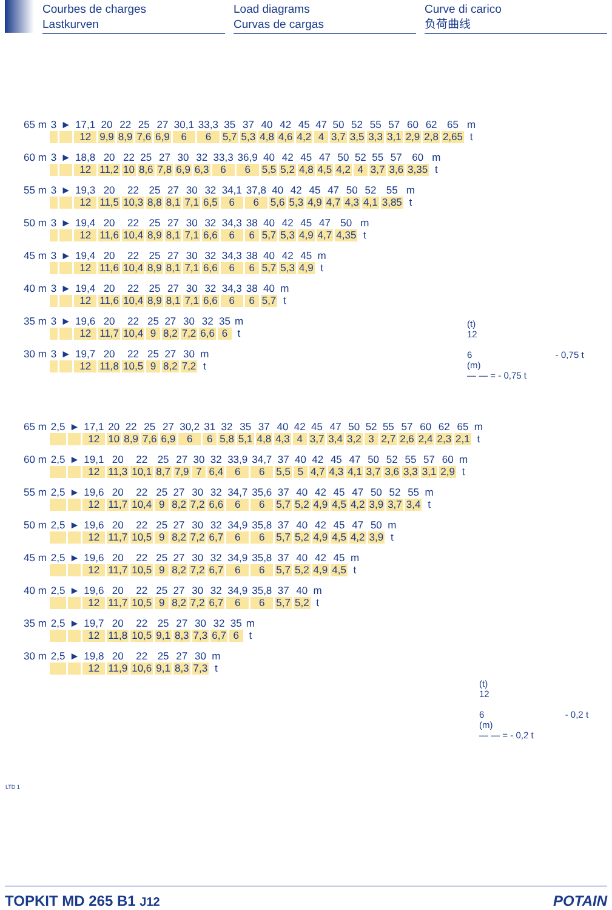Courbes de charges
Lastkurven
Load diagrams
Curvas de cargas
Curve di carico
负荷曲线
| 65 m | 3 | ► | 17,1 | 20 | 22 | 25 | 27 | 30,1 | 33,3 | 35 | 37 | 40 | 42 | 45 | 47 | 50 | 52 | 55 | 57 | 60 | 62 | 65 | m |
| | | | 12 | 9,9 | 8,9 | 7,6 | 6,9 | 6 | 6 | 5,7 | 5,3 | 4,8 | 4,6 | 4,2 | 4 | 3,7 | 3,5 | 3,3 | 3,1 | 2,9 | 2,8 | 2,65 | t |
| 60 m | 3 | ► | 18,8 | 20 | 22 | 25 | 27 | 30 | 32 | 33,3 | 36,9 | 40 | 42 | 45 | 47 | 50 | 52 | 55 | 57 | 60 | m |
| | | | 12 | 11,2 | 10 | 8,6 | 7,8 | 6,9 | 6,3 | 6 | 6 | 5,5 | 5,2 | 4,8 | 4,5 | 4,2 | 4 | 3,7 | 3,6 | 3,35 | t |
| 55 m | 3 | ► | 19,3 | 20 | 22 | 25 | 27 | 30 | 32 | 34,1 | 37,8 | 40 | 42 | 45 | 47 | 50 | 52 | 55 | m |
| | | | 12 | 11,5 | 10,3 | 8,8 | 8,1 | 7,1 | 6,5 | 6 | 6 | 5,6 | 5,3 | 4,9 | 4,7 | 4,3 | 4,1 | 3,85 | t |
| 50 m | 3 | ► | 19,4 | 20 | 22 | 25 | 27 | 30 | 32 | 34,3 | 38 | 40 | 42 | 45 | 47 | 50 | m |
| | | | 12 | 11,6 | 10,4 | 8,9 | 8,1 | 7,1 | 6,6 | 6 | 6 | 5,7 | 5,3 | 4,9 | 4,7 | 4,35 | t |
| 45 m | 3 | ► | 19,4 | 20 | 22 | 25 | 27 | 30 | 32 | 34,3 | 38 | 40 | 42 | 45 | m |
| | | | 12 | 11,6 | 10,4 | 8,9 | 8,1 | 7,1 | 6,6 | 6 | 6 | 5,7 | 5,3 | 4,9 | t |
| 40 m | 3 | ► | 19,4 | 20 | 22 | 25 | 27 | 30 | 32 | 34,3 | 38 | 40 | m |
| | | | 12 | 11,6 | 10,4 | 8,9 | 8,1 | 7,1 | 6,6 | 6 | 6 | 5,7 | t |
| 35 m | 3 | ► | 19,6 | 20 | 22 | 25 | 27 | 30 | 32 | 35 | m |
| | | | 12 | 11,7 | 10,4 | 9 | 8,2 | 7,2 | 6,6 | 6 | t |
| 30 m | 3 | ► | 19,7 | 20 | 22 | 25 | 27 | 30 | m |
| | | | 12 | 11,8 | 10,5 | 9 | 8,2 | 7,2 | t |
(t)
12
6 - 0,75 t
(m)
— — = - 0,75 t
| 65 m | 2,5 | ► | 17,1 | 20 | 22 | 25 | 27 | 30,2 | 31 | 32 | 35 | 37 | 40 | 42 | 45 | 47 | 50 | 52 | 55 | 57 | 60 | 62 | 65 | m |
| | | | 12 | 10 | 8,9 | 7,6 | 6,9 | 6 | 6 | 5,8 | 5,1 | 4,8 | 4,3 | 4 | 3,7 | 3,4 | 3,2 | 3 | 2,7 | 2,6 | 2,4 | 2,3 | 2,1 | t |
| 60 m | 2,5 | ► | 19,1 | 20 | 22 | 25 | 27 | 30 | 32 | 33,9 | 34,7 | 37 | 40 | 42 | 45 | 47 | 50 | 52 | 55 | 57 | 60 | m |
| | | | 12 | 11,3 | 10,1 | 8,7 | 7,9 | 7 | 6,4 | 6 | 6 | 5,5 | 5 | 4,7 | 4,3 | 4,1 | 3,7 | 3,6 | 3,3 | 3,1 | 2,9 | t |
| 55 m | 2,5 | ► | 19,6 | 20 | 22 | 25 | 27 | 30 | 32 | 34,7 | 35,6 | 37 | 40 | 42 | 45 | 47 | 50 | 52 | 55 | m |
| | | | 12 | 11,7 | 10,4 | 9 | 8,2 | 7,2 | 6,6 | 6 | 6 | 5,7 | 5,2 | 4,9 | 4,5 | 4,2 | 3,9 | 3,7 | 3,4 | t |
| 50 m | 2,5 | ► | 19,6 | 20 | 22 | 25 | 27 | 30 | 32 | 34,9 | 35,8 | 37 | 40 | 42 | 45 | 47 | 50 | m |
| | | | 12 | 11,7 | 10,5 | 9 | 8,2 | 7,2 | 6,7 | 6 | 6 | 5,7 | 5,2 | 4,9 | 4,5 | 4,2 | 3,9 | t |
| 45 m | 2,5 | ► | 19,6 | 20 | 22 | 25 | 27 | 30 | 32 | 34,9 | 35,8 | 37 | 40 | 42 | 45 | m |
| | | | 12 | 11,7 | 10,5 | 9 | 8,2 | 7,2 | 6,7 | 6 | 6 | 5,7 | 5,2 | 4,9 | 4,5 | t |
| 40 m | 2,5 | ► | 19,6 | 20 | 22 | 25 | 27 | 30 | 32 | 34,9 | 35,8 | 37 | 40 | m |
| | | | 12 | 11,7 | 10,5 | 9 | 8,2 | 7,2 | 6,7 | 6 | 6 | 5,7 | 5,2 | t |
| 35 m | 2,5 | ► | 19,7 | 20 | 22 | 25 | 27 | 30 | 32 | 35 | m |
| | | | 12 | 11,8 | 10,5 | 9,1 | 8,3 | 7,3 | 6,7 | 6 | t |
| 30 m | 2,5 | ► | 19,8 | 20 | 22 | 25 | 27 | 30 | m |
| | | | 12 | 11,9 | 10,6 | 9,1 | 8,3 | 7,3 | t |
LTD 1
(t)
12
6 - 0,2 t
(m)
— — = - 0,2 t
TOPKIT MD 265 B1 J12 POTAIN